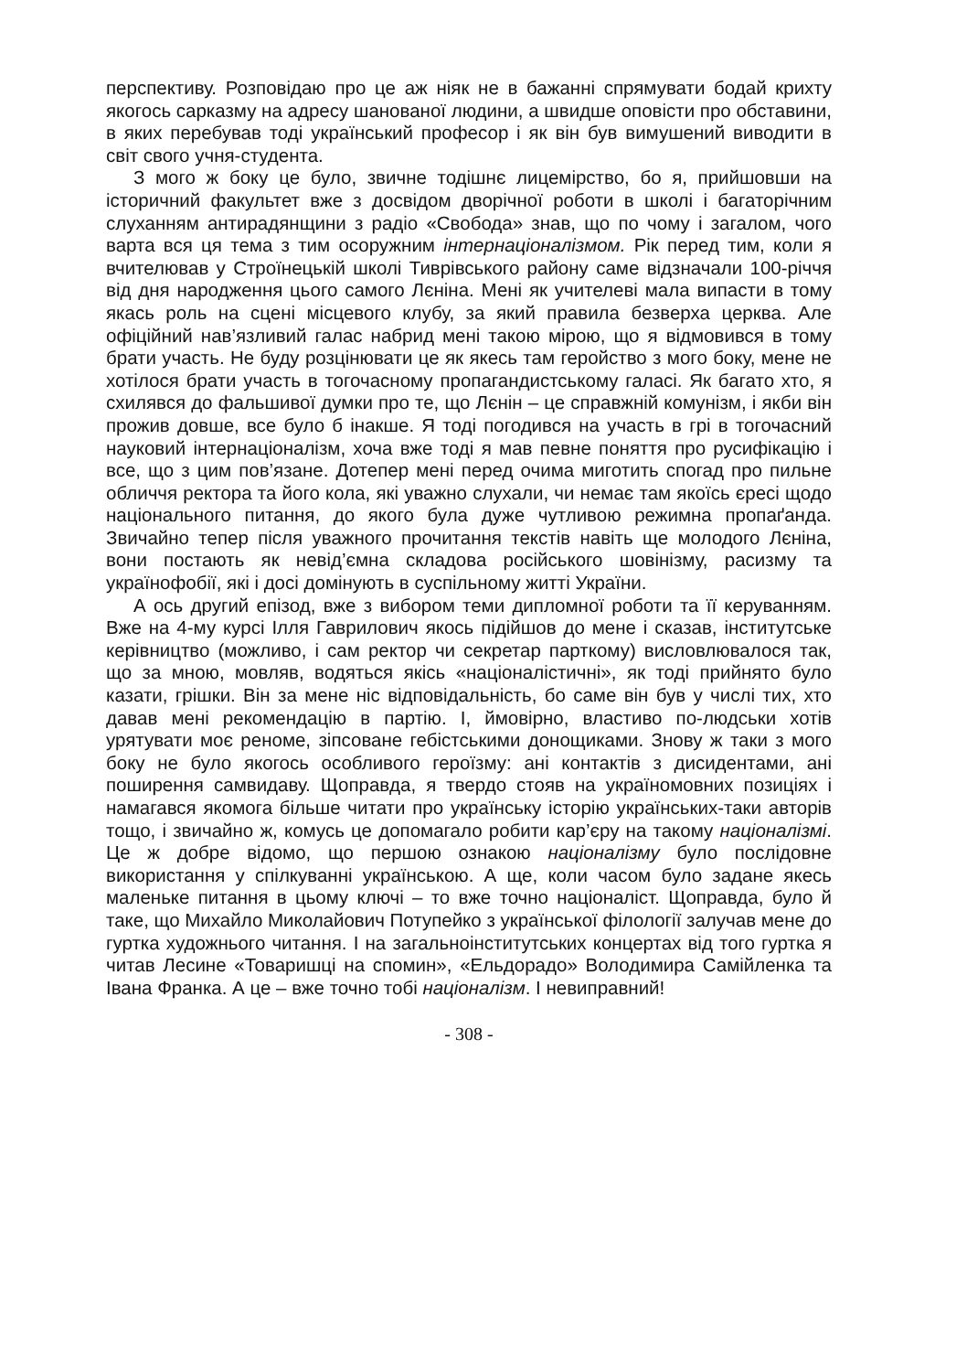перспективу. Розповідаю про це аж ніяк не в бажанні спрямувати бодай крихту якогось сарказму на адресу шанованої людини, а швидше оповісти про обставини, в яких перебував тоді український професор і як він був вимушений виводити в світ свого учня-студента.
З мого ж боку це було, звичне тодішнє лицемірство, бо я, прийшовши на історичний факультет вже з досвідом дворічної роботи в школі і багаторічним слуханням антирадянщини з радіо «Свобода» знав, що по чому і загалом, чого варта вся ця тема з тим осоружним інтернаціоналізмом. Рік перед тим, коли я вчителював у Строїнецькій школі Тиврівського району саме відзначали 100-річчя від дня народження цього самого Лєніна. Мені як учителеві мала випасти в тому якась роль на сцені місцевого клубу, за який правила безверха церква. Але офіційний нав’язливий галас набрид мені такою мірою, що я відмовився в тому брати участь. Не буду розцінювати це як якесь там геройство з мого боку, мене не хотілося брати участь в тогочасному пропагандистському галасі. Як багато хто, я схилявся до фальшивої думки про те, що Лєнін – це справжній комунізм, і якби він прожив довше, все було б інакше. Я тоді погодився на участь в грі в тогочасний науковий інтернаціоналізм, хоча вже тоді я мав певне поняття про русифікацію і все, що з цим пов’язане. Дотепер мені перед очима миготить спогад про пильне обличчя ректора та його кола, які уважно слухали, чи немає там якоїсь єресі щодо національного питання, до якого була дуже чутливою режимна пропаґанда. Звичайно тепер після уважного прочитання текстів навіть ще молодого Лєніна, вони постають як невід’ємна складова російського шовінізму, расизму та українофобії, які і досі домінують в суспільному житті України.
А ось другий епізод, вже з вибором теми дипломної роботи та її керуванням. Вже на 4-му курсі Ілля Гаврилович якось підійшов до мене і сказав, інститутське керівництво (можливо, і сам ректор чи секретар парткому) висловлювалося так, що за мною, мовляв, водяться якісь «націоналістичні», як тоді прийнято було казати, грішки. Він за мене ніс відповідальність, бо саме він був у числі тих, хто давав мені рекомендацію в партію. І, ймовірно, властиво по-людськи хотів урятувати моє реноме, зіпсоване гебістськими донощиками. Знову ж таки з мого боку не було якогось особливого героїзму: ані контактів з дисидентами, ані поширення самвидаву. Щоправда, я твердо стояв на україномовних позиціях і намагався якомога більше читати про українську історію українських-таки авторів тощо, і звичайно ж, комусь це допомагало робити кар’єру на такому націоналізмі. Це ж добре відомо, що першою ознакою націоналізму було послідовне використання у спілкуванні українською. А ще, коли часом було задане якесь маленьке питання в цьому ключі – то вже точно націоналіст. Щоправда, було й таке, що Михайло Миколайович Потупейко з української філології залучав мене до гуртка художнього читання. І на загальноінститутських концертах від того гуртка я читав Лесине «Товаришці на спомин», «Ельдорадо» Володимира Самійленка та Івана Франка. А це – вже точно тобі націоналізм. І невиправний!
- 308 -